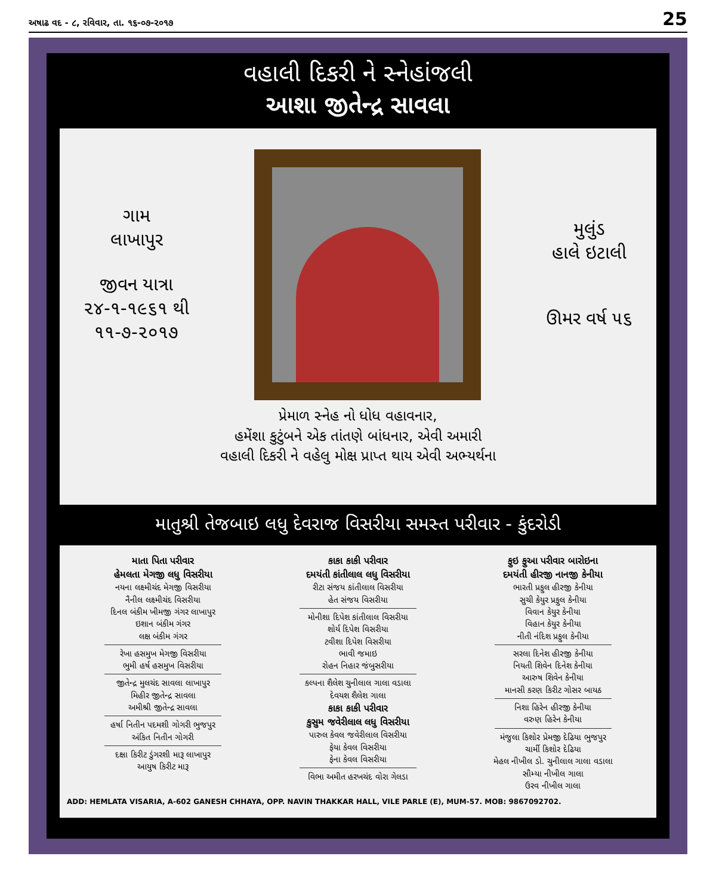અષાઢ વદ - ૮, રવિવાર, તા. ૧૬-૦૭-૨૦૧૭ 25
વહાલી દિકરી ને સ્નેહાંજલી
આશા જીતેન્દ્ર સાવલા
ગામ
લાખાપુર
જીવન યાત્રા
૨૪-૧-૧૯૬૧ થી
૧૧-૭-૨૦૧૭
મુલુંડ
હાલે ઇટાલી
ઊમર વર્ષ ૫૬
પ્રેમાળ સ્નેહ નો ધોધ વહાવનાર,
હમેંશા કુટુંબને એક તાંતણે બાંધનાર, એવી અમારી
વહાલી દિકરી ને વહેલુ મોક્ષ પ્રાપ્ત થાય એવી અભ્યર્થના
માતુશ્રી તેજબાઇ લધુ દેવરાજ વિસરીયા સમસ્ત પરીવાર - કુંદરોડી
માતા પિતા પરીવાર
હેમલતા મેગજી લધુ વિસરીયા
નયના લક્ષ્મીચંદ મેગજી વિસરીયા
નૈનીલ લક્ષ્મીચંદ વિસરીયા
દિનલ બંકીમ ખીમજી ગંગર લાખાપુર
ઇશાન બંકીમ ગંગર
લક્ષ બંકીમ ગંગર
રેખા હસમુખ મેગજી વિસરીયા
ભુમી હર્ષ હસમુખ વિસરીયા
જીતેન્દ્ર મુલચંદ સાવલા લાખાપુર
મિહીર જીતેન્દ્ર સાવલા
અમીશ્રી જીતેન્દ્ર સાવલા
હર્ષા નિતીન પદમશી ગોગરી ભુજપુર
અંકિત નિતીન ગોગરી
દક્ષા કિરીટ ડુંગરશી મારૂ લાખાપુર
આયુષ કિરીટ મારૂ
કાકા કાકી પરીવાર
દમયંતી કાંતીલાલ લધુ વિસરીયા
રીટા સંજય કાંતીલાલ વિસરીયા
હેત સંજય વિસરીયા
મોનીશા દિપેશ કાંતીલાલ વિસરીયા
શોર્ય દિપેશ વિસરીયા
ટવીશા દિપેશ વિસરીયા
ભાવી જમાઇ
રોહન નિહાર જંબુસરીયા
કલ્પના શૈલેશ ચુનીલાલ ગાલા વડાલા
દેવયશ શૈલેશ ગાલા
કાકા કાકી પરીવાર
કુસુમ જવેરીલાલ લધુ વિસરીયા
પારુલ કેવલ જવેરીલાલ વિસરીયા
ફેયા કેવલ વિસરીયા
ફેના કેવલ વિસરીયા
વિભા અમીત હરખચંદ વોરા ગેલડા
ફુઇ ફુઆ પરીવાર બારોઇના
દમયંતી હીરજી નાનજી કેનીયા
ભારતી પ્રફુલ હીરજી કેનીયા
સુચી કેયુર પ્રફુલ કેનીયા
વિવાન કેયુર કેનીયા
વિહાન કેયુર કેનીયા
નીતી નંદિશ પ્રફુલ કેનીયા
સરલા દિનેશ હીરજી કેનીયા
નિયતી શિવેન દિનેશ કેનીયા
આરુષ શિવેન કેનીયા
માનસી કરણ કિરીટ ગોસર બાયઠ
નિશા હિરેન હીરજી કેનીયા
વરુણ હિરેન કેનીયા
મંજુલા કિશોર પ્રેમજી દેઢિયા ભુજપુર
ચાર્મી કિશોર દેઢિયા
મેહલ નીખીલ ડો. ચુનીલાલ ગાલા વડાલા
સૌમ્યા નીખીલ ગાલા
ઉરવ નીખીલ ગાલા
ADD: HEMLATA VISARIA, A-602 GANESH CHHAYA, OPP. NAVIN THAKKAR HALL, VILE PARLE (E), MUM-57. MOB: 9867092702.